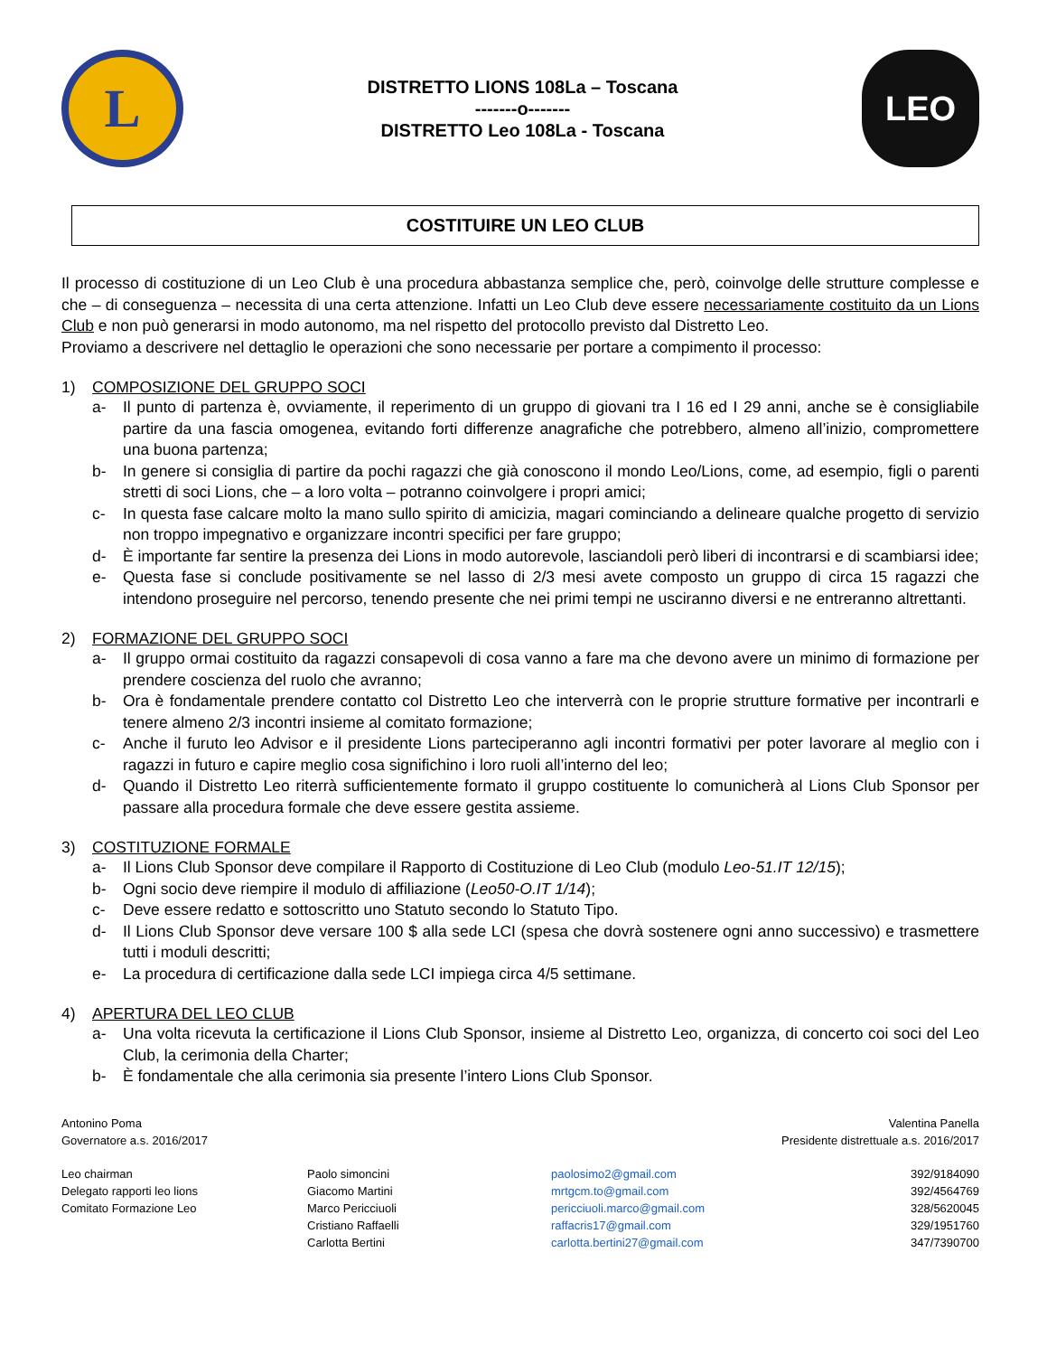L
DISTRETTO LIONS 108La – Toscana
-------o-------
DISTRETTO Leo 108La - Toscana
LEO
COSTITUIRE UN LEO CLUB
Il processo di costituzione di un Leo Club è una procedura abbastanza semplice che, però, coinvolge delle strutture complesse e che – di conseguenza – necessita di una certa attenzione. Infatti un Leo Club deve essere necessariamente costituito da un Lions Club e non può generarsi in modo autonomo, ma nel rispetto del protocollo previsto dal Distretto Leo.
Proviamo a descrivere nel dettaglio le operazioni che sono necessarie per portare a compimento il processo:
1) COMPOSIZIONE DEL GRUPPO SOCI
a- Il punto di partenza è, ovviamente, il reperimento di un gruppo di giovani tra I 16 ed I 29 anni, anche se è consigliabile partire da una fascia omogenea, evitando forti differenze anagrafiche che potrebbero, almeno all’inizio, compromettere una buona partenza;
b- In genere si consiglia di partire da pochi ragazzi che già conoscono il mondo Leo/Lions, come, ad esempio, figli o parenti stretti di soci Lions, che – a loro volta – potranno coinvolgere i propri amici;
c- In questa fase calcare molto la mano sullo spirito di amicizia, magari cominciando a delineare qualche progetto di servizio non troppo impegnativo e organizzare incontri specifici per fare gruppo;
d- È importante far sentire la presenza dei Lions in modo autorevole, lasciandoli però liberi di incontrarsi e di scambiarsi idee;
e- Questa fase si conclude positivamente se nel lasso di 2/3 mesi avete composto un gruppo di circa 15 ragazzi che intendono proseguire nel percorso, tenendo presente che nei primi tempi ne usciranno diversi e ne entreranno altrettanti.
2) FORMAZIONE DEL GRUPPO SOCI
a- Il gruppo ormai costituito da ragazzi consapevoli di cosa vanno a fare ma che devono avere un minimo di formazione per prendere coscienza del ruolo che avranno;
b- Ora è fondamentale prendere contatto col Distretto Leo che interverrà con le proprie strutture formative per incontrarli e tenere almeno 2/3 incontri insieme al comitato formazione;
c- Anche il furuto leo Advisor e il presidente Lions parteciperanno agli incontri formativi per poter lavorare al meglio con i ragazzi in futuro e capire meglio cosa significhino i loro ruoli all’interno del leo;
d- Quando il Distretto Leo riterrà sufficientemente formato il gruppo costituente lo comunicherà al Lions Club Sponsor per passare alla procedura formale che deve essere gestita assieme.
3) COSTITUZIONE FORMALE
a- Il Lions Club Sponsor deve compilare il Rapporto di Costituzione di Leo Club (modulo Leo-51.IT 12/15);
b- Ogni socio deve riempire il modulo di affiliazione (Leo50-O.IT 1/14);
c- Deve essere redatto e sottoscritto uno Statuto secondo lo Statuto Tipo.
d- Il Lions Club Sponsor deve versare 100 $ alla sede LCI (spesa che dovrà sostenere ogni anno successivo) e trasmettere tutti i moduli descritti;
e- La procedura di certificazione dalla sede LCI impiega circa 4/5 settimane.
4) APERTURA DEL LEO CLUB
a- Una volta ricevuta la certificazione il Lions Club Sponsor, insieme al Distretto Leo, organizza, di concerto coi soci del Leo Club, la cerimonia della Charter;
b- È fondamentale che alla cerimonia sia presente l’intero Lions Club Sponsor.
Antonino Poma
Governatore a.s. 2016/2017
Valentina Panella
Presidente distrettuale a.s. 2016/2017
Leo chairman
Delegato rapporti leo lions
Comitato Formazione Leo
Paolo simoncini
Giacomo Martini
Marco Pericciuoli
Cristiano Raffaelli
Carlotta Bertini
paolosimo2@gmail.com
mrtgcm.to@gmail.com
pericciuoli.marco@gmail.com
raffacris17@gmail.com
carlotta.bertini27@gmail.com
392/9184090
392/4564769
328/5620045
329/1951760
347/7390700